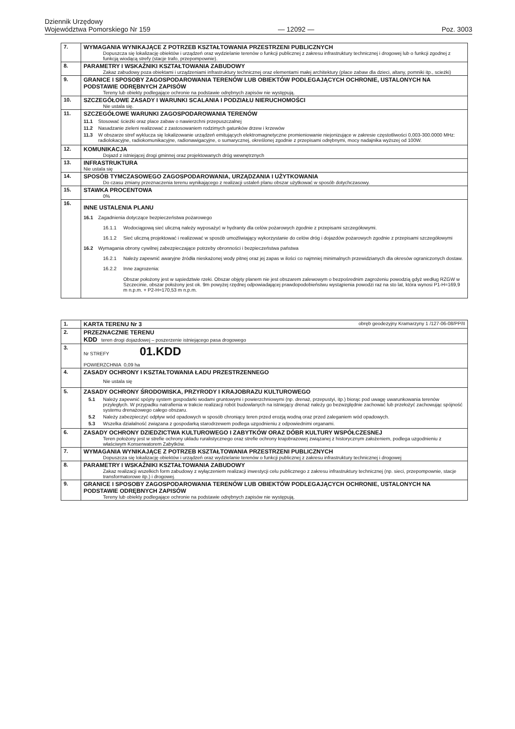Dziennik Urzędowy
Województwa Pomorskiego Nr 159
— 12092 —
Poz. 3003
| 7. | WYMAGANIA WYNIKAJĄCE Z POTRZEB KSZTAŁTOWANIA PRZESTRZENI PUBLICZNYCH Dopuszcza się lokalizację obiektów i urządzeń oraz wydzielanie terenów o funkcji publicznej z zakresu infrastruktury technicznej i drogowej lub o funkcji zgodnej z funkcją wiodącą strefy (stacje trafo, przepompownie). |
| 8. | PARAMETRY I WSKAŹNIKI KSZTAŁTOWANIA ZABUDOWY Zakaz zabudowy poza obiektami i urządzeniami infrastruktury technicznej oraz elementami małej architektury (place zabaw dla dzieci, altany, pomniki itp., scieżki) |
| 9. | GRANICE I SPOSOBY ZAGOSPODAROWANIA TERENÓW LUB OBIEKTÓW PODLEGAJĄCYCH OCHRONIE, USTALONYCH NA PODSTAWIE ODRĘBNYCH ZAPISÓW Tereny lub obiekty podlegające ochronie na podstawie odrębnych zapisów nie występują. |
| 10. | SZCZEGÓŁOWE ZASADY I WARUNKI SCALANIA I PODZIAŁU NIERUCHOMOŚCI Nie ustala się. |
| 11. | SZCZEGÓŁOWE WARUNKI ZAGOSPODAROWANIA TERENÓW 11.1 Stosować ścieżki oraz place zabaw o nawierzchni przepuszczalnej 11.2 Nasadzanie zieleni realizować z zastosowaniem rodzimych gatunków drzew i krzewów 11.3 W obszarze stref wyklucza się lokalizowanie urządzeń emitujących elektromagnetyczne promieniowanie niejonizujące w zakresie częstotliwości 0,003-300.0000 MHz: radiolokacyjne, radiokomunikacyjne, radionawigacyjne, o sumarycznej, określonej zgodnie z przepisami odrębnymi, mocy nadajnika wyższej od 100W. |
| 12. | KOMUNIKACJA Dojazd z istniejącej drogi gminnej oraz projektowanych dróg wewnętrznych |
| 13. | INFRASTRUKTURA Nie ustala się |
| 14. | SPOSÓB TYMCZASOWEGO ZAGOSPODAROWANIA, URZĄDZANIA I UŻYTKOWANIA Do czasu zmiany przeznaczenia terenu wynikającego z realizacji ustaleń planu obszar użytkować w sposób dotychczasowy. |
| 15. | STAWKA PROCENTOWA 0% |
| 16. | INNE USTALENIA PLANU 16.1 Zagadnienia dotyczące bezpieczeństwa pożarowego 16.1.1 Wodociągową sieć uliczną należy wyposażyć w hydranty dla celów pożarowych zgodnie z przepisami szczegółowymi. 16.1.2 Sieć uliczną projektować i realizować w sposób umożliwiający wykorzystanie do celów dróg i dojazdów pożarowych zgodnie z przepisami szczegółowymi 16.2 Wymagania obrony cywilnej zabezpieczające potrzeby obronności i bezpieczeństwa państwa 16.2.1 Należy zapewnić awaryjne źródła nieskażonej wody pitnej oraz jej zapas w ilości co najmniej minimalnych przewidzianych dla okresów ograniczonych dostaw. 16.2.2 Inne zagrozenia: Obszar położony jest w sąsiedztwie rzeki. Obszar objęty planem nie jest obszarem zalewowym o bezpośrednim zagrożeniu powodzią gdyż według RZGW w Szczecinie, obszar położony jest ok. 9m powyżej rzędnej odpowiadającej prawdopodobieństwu wystąpienia powodzi raz na sto lat, która wynosi P1-H=169,9 m n.p.m. + P2-H=170,53 m n.p.m. |
| 1. | KARTA TERENU Nr 3 obręb geodezyjny Kramarzyny 1 /127-06-08/PP/II |
| 2. | PRZEZNACZNIE TERENU KDD teren drogi dojazdowej – poszerzenie istniejącego pasa drogowego |
| 3. | Nr STREFY 01.KDD POWIERZCHNIA 0,09 ha |
| 4. | ZASADY OCHRONY I KSZTAŁTOWANIA ŁADU PRZESTRZENNEGO Nie ustala się |
| 5. | ZASADY OCHRONY ŚRODOWISKA, PRZYRODY I KRAJOBRAZU KULTUROWEGO 5.1 Należy zapewnić spójny system gospodarki wodami gruntowymi i powierzchniowymi (np. drenaż, przepustyi, itp.) biorąc pod uwagę uwarunkowania terenów przyległych. W przypadku natrafienia w trakcie realizacji robót budowlanych na istniejący drenaż należy go bezwzględnie zachować lub przełożyć zachowując spójność systemu drenażowego całego obszaru. 5.2 Należy zabezpieczyć odpływ wód opadowych w sposób chroniący teren przed erozją wodną oraz przed zaleganiem wód opadowych. 5.3 Wszelka działalność związana z gospodarką starodrzewem podlega uzgodnieniu z odpowiednimi organami. |
| 6. | ZASADY OCHRONY DZIEDZICTWA KULTUROWEGO I ZABYTKÓW ORAZ DÓBR KULTURY WSPÓŁCZESNEJ Teren położony jest w strefie ochrony układu ruralistycznego oraz strefie ochrony krajobrazowej związanej z historycznym założeniem, podlega uzgodnieniu z właściwym Konserwatorem Zabytków. |
| 7. | WYMAGANIA WYNIKAJĄCE Z POTRZEB KSZTAŁTOWANIA PRZESTRZENI PUBLICZNYCH Dopuszcza się lokalizację obiektów i urządzeń oraz wydzielanie terenów o funkcji publicznej z zakresu infrastruktury technicznej i drogowej |
| 8. | PARAMETRY I WSKAŹNIKI KSZTAŁTOWANIA ZABUDOWY Zakaz realizacji wszelkich form zabudowy z wyłączeniem realizacji inwestycji celu publicznego z zakresu infrastruktury technicznej (np. sieci, przepompownie, stacje transformatorowe itp.) i drogowej. |
| 9. | GRANICE I SPOSOBY ZAGOSPODAROWANIA TERENÓW LUB OBIEKTÓW PODLEGAJĄCYCH OCHRONIE, USTALONYCH NA PODSTAWIE ODRĘBNYCH ZAPISÓW Tereny lub obiekty podlegające ochronie na podstawie odrębnych zapisów nie występują. |